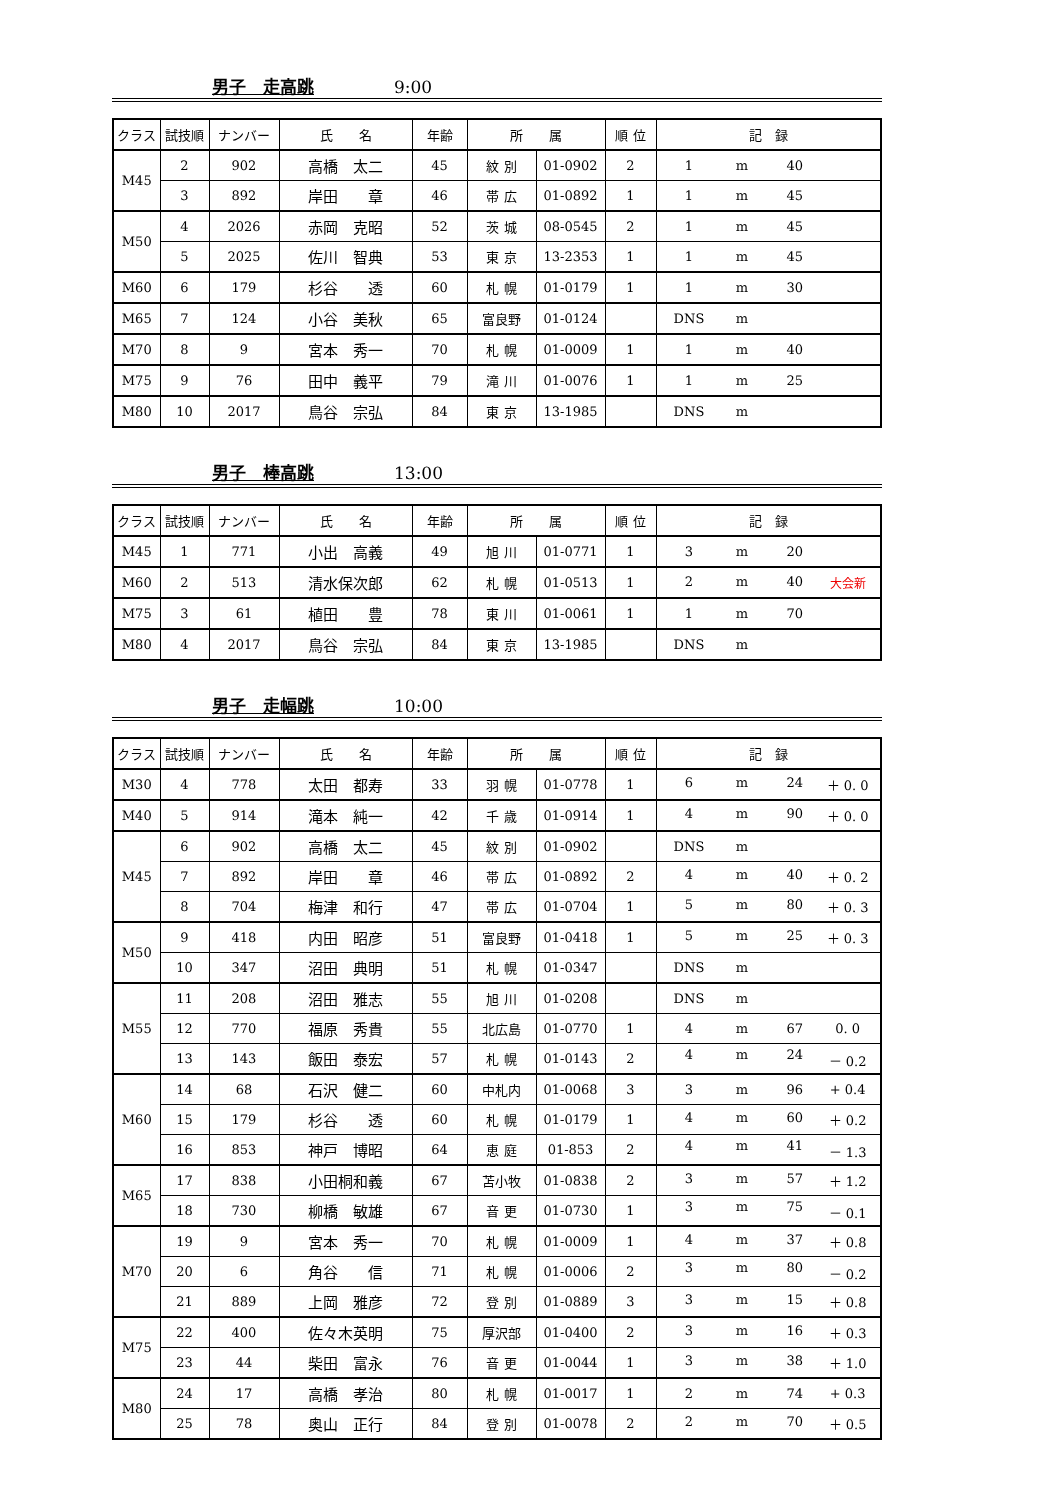男子　走高跳 9:00
| クラス | 試技順 | ナンバー | 氏 名 | 年齢 | 所 属 | | 順 位 | 記 録 |
| --- | --- | --- | --- | --- | --- | --- | --- | --- |
| M45 | 2 | 902 | 高橋 太二 | 45 | 紋 別 | 01-0902 | 2 | 1 m 40 |
| | 3 | 892 | 岸田 章 | 46 | 帯 広 | 01-0892 | 1 | 1 m 45 |
| M50 | 4 | 2026 | 赤岡 克昭 | 52 | 茨 城 | 08-0545 | 2 | 1 m 45 |
| | 5 | 2025 | 佐川 智典 | 53 | 東 京 | 13-2353 | 1 | 1 m 45 |
| M60 | 6 | 179 | 杉谷 透 | 60 | 札 幌 | 01-0179 | 1 | 1 m 30 |
| M65 | 7 | 124 | 小谷 美秋 | 65 | 富良野 | 01-0124 | | DNS m |
| M70 | 8 | 9 | 宮本 秀一 | 70 | 札 幌 | 01-0009 | 1 | 1 m 40 |
| M75 | 9 | 76 | 田中 義平 | 79 | 滝 川 | 01-0076 | 1 | 1 m 25 |
| M80 | 10 | 2017 | 鳥谷 宗弘 | 84 | 東 京 | 13-1985 | | DNS m |
男子　棒高跳 13:00
| クラス | 試技順 | ナンバー | 氏 名 | 年齢 | 所 属 | | 順 位 | 記 録 |
| --- | --- | --- | --- | --- | --- | --- | --- | --- |
| M45 | 1 | 771 | 小出 高義 | 49 | 旭 川 | 01-0771 | 1 | 3 m 20 |
| M60 | 2 | 513 | 清水保次郎 | 62 | 札 幌 | 01-0513 | 1 | 2 m 40 大会新 |
| M75 | 3 | 61 | 植田 豊 | 78 | 東 川 | 01-0061 | 1 | 1 m 70 |
| M80 | 4 | 2017 | 鳥谷 宗弘 | 84 | 東 京 | 13-1985 | | DNS m |
男子　走幅跳 10:00
| クラス | 試技順 | ナンバー | 氏 名 | 年齢 | 所 属 | | 順 位 | 記 録 |
| --- | --- | --- | --- | --- | --- | --- | --- | --- |
| M30 | 4 | 778 | 太田 都寿 | 33 | 羽 幌 | 01-0778 | 1 | 6 m 24 ＋ 0. 0 |
| M40 | 5 | 914 | 滝本 純一 | 42 | 千 歳 | 01-0914 | 1 | 4 m 90 ＋ 0. 0 |
| M45 | 6 | 902 | 高橋 太二 | 45 | 紋 別 | 01-0902 | | DNS m |
| | 7 | 892 | 岸田 章 | 46 | 帯 広 | 01-0892 | 2 | 4 m 40 ＋ 0. 2 |
| | 8 | 704 | 梅津 和行 | 47 | 帯 広 | 01-0704 | 1 | 5 m 80 ＋ 0. 3 |
| M50 | 9 | 418 | 内田 昭彦 | 51 | 富良野 | 01-0418 | 1 | 5 m 25 ＋ 0. 3 |
| | 10 | 347 | 沼田 典明 | 51 | 札 幌 | 01-0347 | | DNS m |
| M55 | 11 | 208 | 沼田 雅志 | 55 | 旭 川 | 01-0208 | | DNS m |
| | 12 | 770 | 福原 秀貴 | 55 | 北広島 | 01-0770 | 1 | 4 m 67 0. 0 |
| | 13 | 143 | 飯田 泰宏 | 57 | 札 幌 | 01-0143 | 2 | 4 m 24 － 0.2 |
| M60 | 14 | 68 | 石沢 健二 | 60 | 中札内 | 01-0068 | 3 | 3 m 96 + 0.4 |
| | 15 | 179 | 杉谷 透 | 60 | 札 幌 | 01-0179 | 1 | 4 m 60 ＋ 0.2 |
| | 16 | 853 | 神戸 博昭 | 64 | 恵 庭 | 01-853 | 2 | 4 m 41 － 1.3 |
| M65 | 17 | 838 | 小田桐和義 | 67 | 苫小牧 | 01-0838 | 2 | 3 m 57 ＋ 1.2 |
| | 18 | 730 | 柳橋 敏雄 | 67 | 音 更 | 01-0730 | 1 | 3 m 75 － 0.1 |
| M70 | 19 | 9 | 宮本 秀一 | 70 | 札 幌 | 01-0009 | 1 | 4 m 37 ＋ 0.8 |
| | 20 | 6 | 角谷 信 | 71 | 札 幌 | 01-0006 | 2 | 3 m 80 － 0.2 |
| | 21 | 889 | 上岡 雅彦 | 72 | 登 別 | 01-0889 | 3 | 3 m 15 ＋ 0.8 |
| M75 | 22 | 400 | 佐々木英明 | 75 | 厚沢部 | 01-0400 | 2 | 3 m 16 ＋ 0.3 |
| | 23 | 44 | 柴田 富永 | 76 | 音 更 | 01-0044 | 1 | 3 m 38 ＋ 1.0 |
| M80 | 24 | 17 | 高橋 孝治 | 80 | 札 幌 | 01-0017 | 1 | 2 m 74 + 0.3 |
| | 25 | 78 | 奥山 正行 | 84 | 登 別 | 01-0078 | 2 | 2 m 70 ＋ 0.5 |